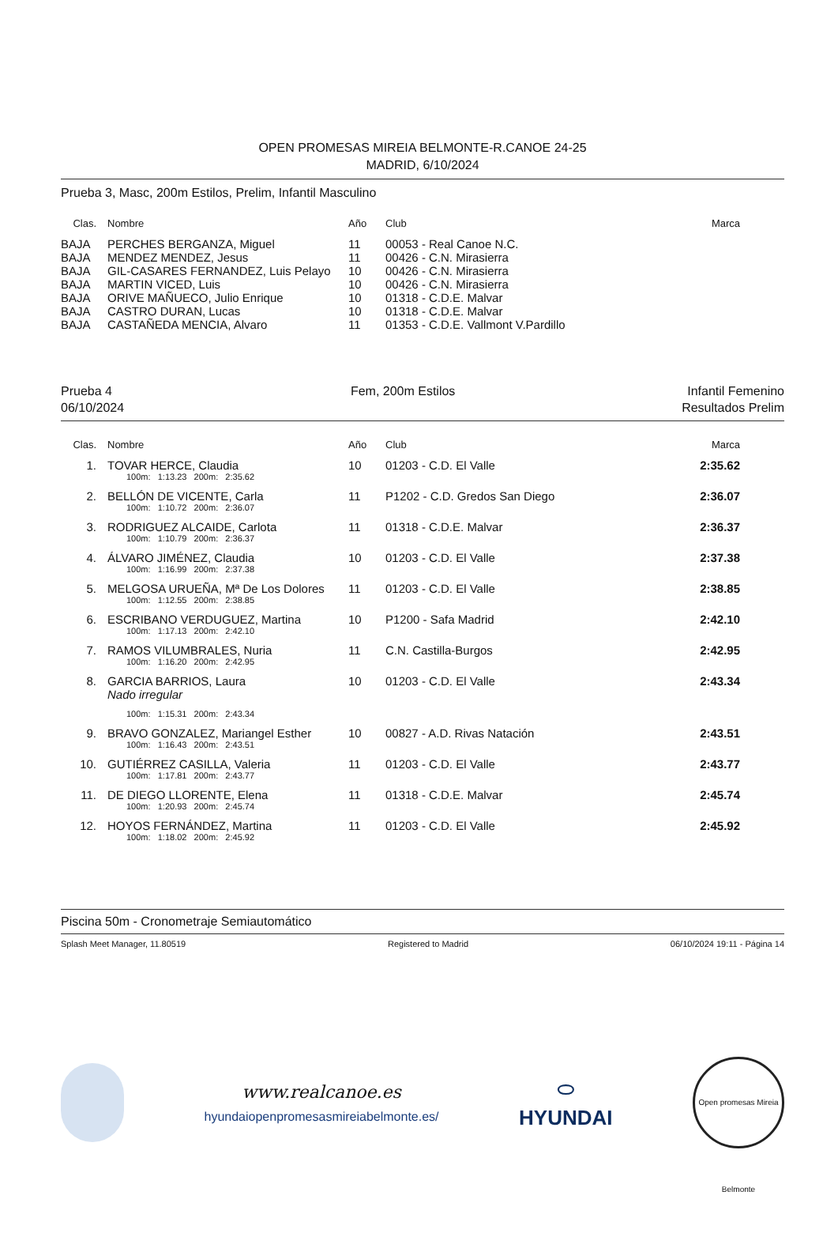OPEN PROMESAS MIREIA BELMONTE-R.CANOE 24-25
MADRID, 6/10/2024
Prueba 3, Masc, 200m Estilos, Prelim, Infantil Masculino
| Clas. | Nombre | Año | Club | Marca |
| --- | --- | --- | --- | --- |
| BAJA | PERCHES BERGANZA, Miguel | 11 | 00053 - Real Canoe N.C. | |
| BAJA | MENDEZ MENDEZ, Jesus | 11 | 00426 - C.N. Mirasierra | |
| BAJA | GIL-CASARES FERNANDEZ, Luis Pelayo | 10 | 00426 - C.N. Mirasierra | |
| BAJA | MARTIN VICED, Luis | 10 | 00426 - C.N. Mirasierra | |
| BAJA | ORIVE MAÑUECO, Julio Enrique | 10 | 01318 - C.D.E. Malvar | |
| BAJA | CASTRO DURAN, Lucas | 10 | 01318 - C.D.E. Malvar | |
| BAJA | CASTAÑEDA MENCIA, Alvaro | 11 | 01353 - C.D.E. Vallmont V.Pardillo | |
Prueba 4
06/10/2024
Fem, 200m Estilos Infantil Femenino
Resultados Prelim
| Clas. | Nombre | Año | Club | Marca |
| --- | --- | --- | --- | --- |
| 1. | TOVAR HERCE, Claudia 100m: 1:13.23 200m: 2:35.62 | 10 | 01203 - C.D. El Valle | 2:35.62 |
| 2. | BELLÓN DE VICENTE, Carla 100m: 1:10.72 200m: 2:36.07 | 11 | P1202 - C.D. Gredos San Diego | 2:36.07 |
| 3. | RODRIGUEZ ALCAIDE, Carlota 100m: 1:10.79 200m: 2:36.37 | 11 | 01318 - C.D.E. Malvar | 2:36.37 |
| 4. | ÁLVARO JIMÉNEZ, Claudia 100m: 1:16.99 200m: 2:37.38 | 10 | 01203 - C.D. El Valle | 2:37.38 |
| 5. | MELGOSA URUEÑA, Mª De Los Dolores 100m: 1:12.55 200m: 2:38.85 | 11 | 01203 - C.D. El Valle | 2:38.85 |
| 6. | ESCRIBANO VERDUGUEZ, Martina 100m: 1:17.13 200m: 2:42.10 | 10 | P1200 - Safa Madrid | 2:42.10 |
| 7. | RAMOS VILUMBRALES, Nuria 100m: 1:16.20 200m: 2:42.95 | 11 | C.N. Castilla-Burgos | 2:42.95 |
| 8. | GARCIA BARRIOS, Laura Nado irregular 100m: 1:15.31 200m: 2:43.34 | 10 | 01203 - C.D. El Valle | 2:43.34 |
| 9. | BRAVO GONZALEZ, Mariangel Esther 100m: 1:16.43 200m: 2:43.51 | 10 | 00827 - A.D. Rivas Natación | 2:43.51 |
| 10. | GUTIÉRREZ CASILLA, Valeria 100m: 1:17.81 200m: 2:43.77 | 11 | 01203 - C.D. El Valle | 2:43.77 |
| 11. | DE DIEGO LLORENTE, Elena 100m: 1:20.93 200m: 2:45.74 | 11 | 01318 - C.D.E. Malvar | 2:45.74 |
| 12. | HOYOS FERNÁNDEZ, Martina 100m: 1:18.02 200m: 2:45.92 | 11 | 01203 - C.D. El Valle | 2:45.92 |
Piscina 50m - Cronometraje Semiautomático
Splash Meet Manager, 11.80519 Registered to Madrid 06/10/2024 19:11 - Página 14
www.realcanoe.es
hyundaiopenpromesasmireiabelmonte.es/
⬭
HYUNDAI
Open promesas Mireia Belmonte